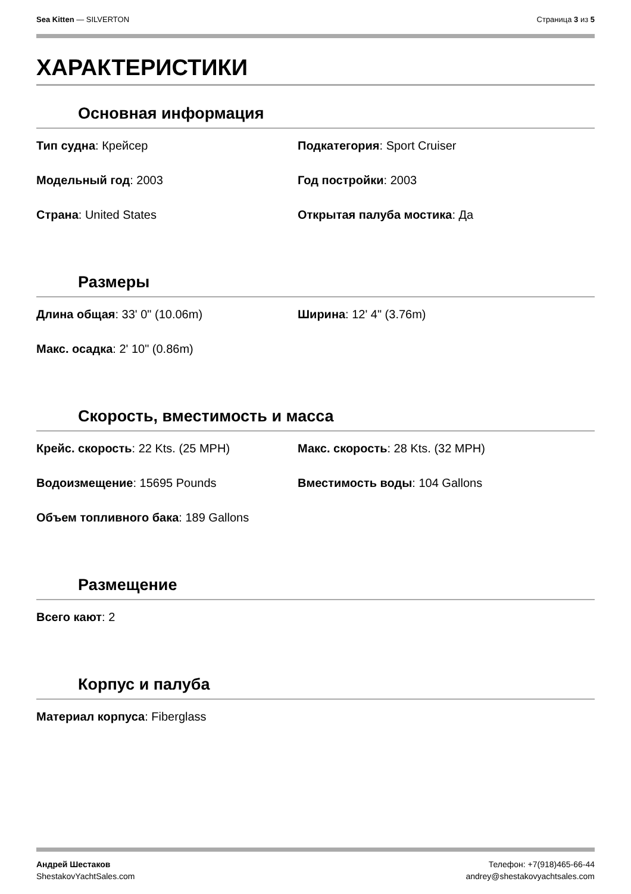Sea Kitten — SILVERTON Страница 3 из 5
ХАРАКТЕРИСТИКИ
Основная информация
Тип судна: Крейсер
Подкатегория: Sport Cruiser
Модельный год: 2003
Год постройки: 2003
Страна: United States
Открытая палуба мостика: Да
Размеры
Длина общая: 33' 0" (10.06m)
Ширина: 12' 4" (3.76m)
Макс. осадка: 2' 10" (0.86m)
Скорость, вместимость и масса
Крейс. скорость: 22 Kts. (25 MPH)
Макс. скорость: 28 Kts. (32 MPH)
Водоизмещение: 15695 Pounds
Вместимость воды: 104 Gallons
Объем топливного бака: 189 Gallons
Размещение
Всего кают: 2
Корпус и палуба
Материал корпуса: Fiberglass
Андрей Шестаков
ShestakovYachtSales.com
Телефон: +7(918)465-66-44
andrey@shestakovyachtsales.com